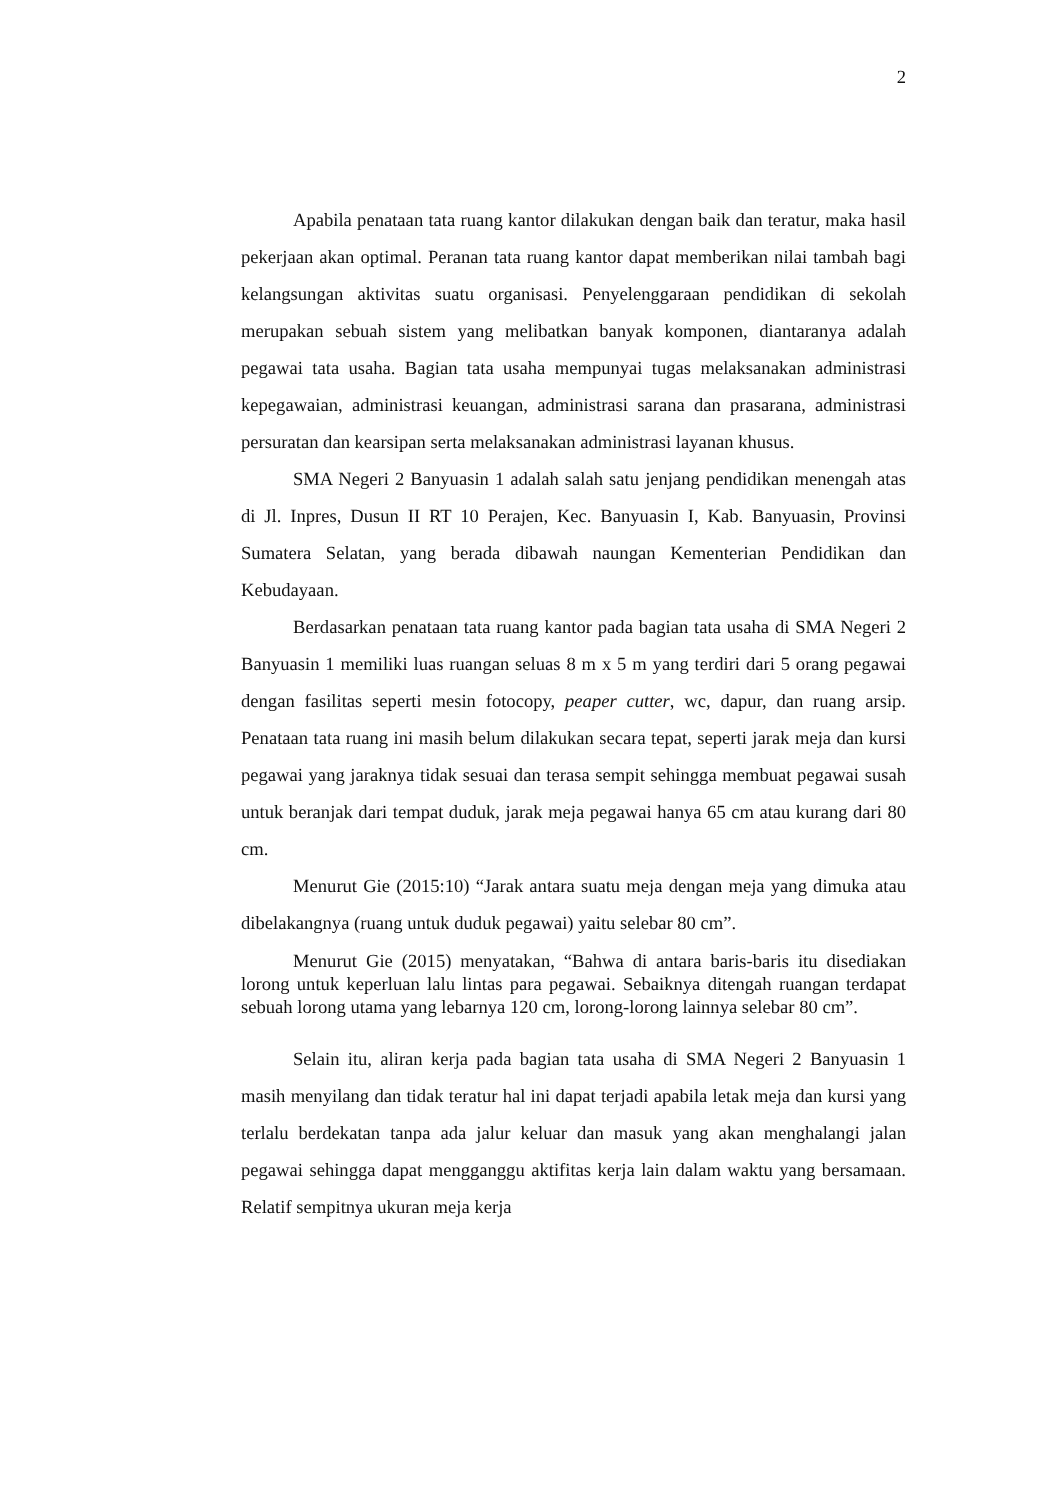2
Apabila penataan tata ruang kantor dilakukan dengan baik dan teratur, maka hasil pekerjaan akan optimal. Peranan tata ruang kantor dapat memberikan nilai tambah bagi kelangsungan aktivitas suatu organisasi. Penyelenggaraan pendidikan di sekolah merupakan sebuah sistem yang melibatkan banyak komponen, diantaranya adalah pegawai tata usaha. Bagian tata usaha mempunyai tugas melaksanakan administrasi kepegawaian, administrasi keuangan, administrasi sarana dan prasarana, administrasi persuratan dan kearsipan serta melaksanakan administrasi layanan khusus.
SMA Negeri 2 Banyuasin 1 adalah salah satu jenjang pendidikan menengah atas di Jl. Inpres, Dusun II RT 10 Perajen, Kec. Banyuasin I, Kab. Banyuasin, Provinsi Sumatera Selatan, yang berada dibawah naungan Kementerian Pendidikan dan Kebudayaan.
Berdasarkan penataan tata ruang kantor pada bagian tata usaha di SMA Negeri 2 Banyuasin 1 memiliki luas ruangan seluas 8 m x 5 m yang terdiri dari 5 orang pegawai dengan fasilitas seperti mesin fotocopy, peaper cutter, wc, dapur, dan ruang arsip. Penataan tata ruang ini masih belum dilakukan secara tepat, seperti jarak meja dan kursi pegawai yang jaraknya tidak sesuai dan terasa sempit sehingga membuat pegawai susah untuk beranjak dari tempat duduk, jarak meja pegawai hanya 65 cm atau kurang dari 80 cm.
Menurut Gie (2015:10) “Jarak antara suatu meja dengan meja yang dimuka atau dibelakangnya (ruang untuk duduk pegawai) yaitu selebar 80 cm”.
Menurut Gie (2015) menyatakan, “Bahwa di antara baris-baris itu disediakan lorong untuk keperluan lalu lintas para pegawai. Sebaiknya ditengah ruangan terdapat sebuah lorong utama yang lebarnya 120 cm, lorong-lorong lainnya selebar 80 cm”.
Selain itu, aliran kerja pada bagian tata usaha di SMA Negeri 2 Banyuasin 1 masih menyilang dan tidak teratur hal ini dapat terjadi apabila letak meja dan kursi yang terlalu berdekatan tanpa ada jalur keluar dan masuk yang akan menghalangi jalan pegawai sehingga dapat mengganggu aktifitas kerja lain dalam waktu yang bersamaan. Relatif sempitnya ukuran meja kerja